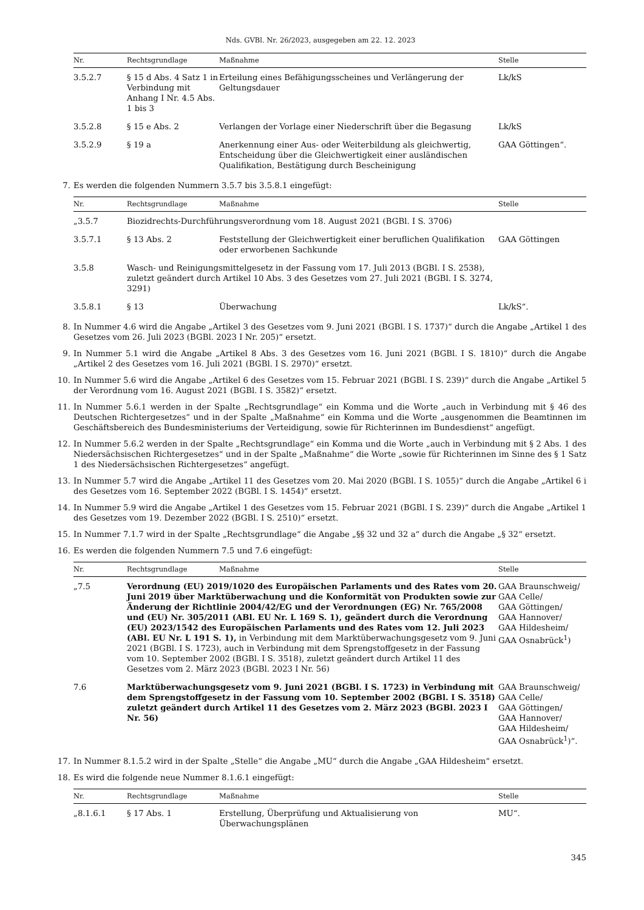Nds. GVBl. Nr. 26/2023, ausgegeben am 22. 12. 2023
| Nr. | Rechtsgrundlage | Maßnahme | Stelle |
| --- | --- | --- | --- |
| 3.5.2.7 | § 15 d Abs. 4 Satz 1 in Verbindung mit Anhang I Nr. 4.5 Abs. 1 bis 3 | Erteilung eines Befähigungsscheines und Verlängerung der Geltungsdauer | Lk/kS |
| 3.5.2.8 | § 15 e Abs. 2 | Verlangen der Vorlage einer Niederschrift über die Begasung | Lk/kS |
| 3.5.2.9 | § 19 a | Anerkennung einer Aus- oder Weiterbildung als gleichwertig, Entscheidung über die Gleichwertigkeit einer ausländischen Qualifikation, Bestätigung durch Bescheinigung | GAA Göttingen“. |
7. Es werden die folgenden Nummern 3.5.7 bis 3.5.8.1 eingefügt:
| Nr. | Rechtsgrundlage | Maßnahme | Stelle |
| --- | --- | --- | --- |
| „3.5.7 | Biozidrechts-Durchführungsverordnung vom 18. August 2021 (BGBl. I S. 3706) | | |
| 3.5.7.1 | § 13 Abs. 2 | Feststellung der Gleichwertigkeit einer beruflichen Qualifikation oder erworbenen Sachkunde | GAA Göttingen |
| 3.5.8 | Wasch- und Reinigungsmittelgesetz in der Fassung vom 17. Juli 2013 (BGBl. I S. 2538), zuletzt geändert durch Artikel 10 Abs. 3 des Gesetzes vom 27. Juli 2021 (BGBl. I S. 3274, 3291) | | |
| 3.5.8.1 | § 13 | Überwachung | Lk/kS“. |
8. In Nummer 4.6 wird die Angabe „Artikel 3 des Gesetzes vom 9. Juni 2021 (BGBl. I S. 1737)“ durch die Angabe „Artikel 1 des Gesetzes vom 26. Juli 2023 (BGBl. 2023 I Nr. 205)“ ersetzt.
9. In Nummer 5.1 wird die Angabe „Artikel 8 Abs. 3 des Gesetzes vom 16. Juni 2021 (BGBl. I S. 1810)“ durch die Angabe „Artikel 2 des Gesetzes vom 16. Juli 2021 (BGBl. I S. 2970)“ ersetzt.
10. In Nummer 5.6 wird die Angabe „Artikel 6 des Gesetzes vom 15. Februar 2021 (BGBl. I S. 239)“ durch die Angabe „Artikel 5 der Verordnung vom 16. August 2021 (BGBl. I S. 3582)“ ersetzt.
11. In Nummer 5.6.1 werden in der Spalte „Rechtsgrundlage“ ein Komma und die Worte „auch in Verbindung mit § 46 des Deutschen Richtergesetzes“ und in der Spalte „Maßnahme“ ein Komma und die Worte „ausgenommen die Beamtinnen im Geschäftsbereich des Bundesministeriums der Verteidigung, sowie für Richterinnen im Bundesdienst“ angefügt.
12. In Nummer 5.6.2 werden in der Spalte „Rechtsgrundlage“ ein Komma und die Worte „auch in Verbindung mit § 2 Abs. 1 des Niedersächsischen Richtergesetzes“ und in der Spalte „Maßnahme“ die Worte „sowie für Richterinnen im Sinne des § 1 Satz 1 des Niedersächsischen Richtergesetzes“ angefügt.
13. In Nummer 5.7 wird die Angabe „Artikel 11 des Gesetzes vom 20. Mai 2020 (BGBl. I S. 1055)“ durch die Angabe „Artikel 6 i des Gesetzes vom 16. September 2022 (BGBl. I S. 1454)“ ersetzt.
14. In Nummer 5.9 wird die Angabe „Artikel 1 des Gesetzes vom 15. Februar 2021 (BGBl. I S. 239)“ durch die Angabe „Artikel 1 des Gesetzes vom 19. Dezember 2022 (BGBl. I S. 2510)“ ersetzt.
15. In Nummer 7.1.7 wird in der Spalte „Rechtsgrundlage“ die Angabe „§§ 32 und 32 a“ durch die Angabe „§ 32“ ersetzt.
16. Es werden die folgenden Nummern 7.5 und 7.6 eingefügt:
| Nr. | Rechtsgrundlage | Maßnahme | Stelle |
| --- | --- | --- | --- |
| „7.5 | Verordnung (EU) 2019/1020 des Europäischen Parlaments und des Rates vom 20. Juni 2019 über Marktüberwachung und die Konformität von Produkten sowie zur Änderung der Richtlinie 2004/42/EG und der Verordnungen (EG) Nr. 765/2008 und (EU) Nr. 305/2011 (ABl. EU Nr. L 169 S. 1), geändert durch die Verordnung (EU) 2023/1542 des Europäischen Parlaments und des Rates vom 12. Juli 2023 (ABl. EU Nr. L 191 S. 1), in Verbindung mit dem Marktüberwachungsgesetz vom 9. Juni 2021 (BGBl. I S. 1723), auch in Verbindung mit dem Sprengstoffgesetz in der Fassung vom 10. September 2002 (BGBl. I S. 3518), zuletzt geändert durch Artikel 11 des Gesetzes vom 2. März 2023 (BGBl. 2023 I Nr. 56) | | GAA Braunschweig/ GAA Celle/ GAA Göttingen/ GAA Hannover/ GAA Hildesheim/ GAA Osnabrück<sup>1</sup>) |
| 7.6 | Marktüberwachungsgesetz vom 9. Juni 2021 (BGBl. I S. 1723) in Verbindung mit dem Sprengstoffgesetz in der Fassung vom 10. September 2002 (BGBl. I S. 3518) zuletzt geändert durch Artikel 11 des Gesetzes vom 2. März 2023 (BGBl. 2023 I Nr. 56) | | GAA Braunschweig/ GAA Celle/ GAA Göttingen/ GAA Hannover/ GAA Hildesheim/ GAA Osnabrück<sup>1</sup>)“. |
17. In Nummer 8.1.5.2 wird in der Spalte „Stelle“ die Angabe „MU“ durch die Angabe „GAA Hildesheim“ ersetzt.
18. Es wird die folgende neue Nummer 8.1.6.1 eingefügt:
| Nr. | Rechtsgrundlage | Maßnahme | Stelle |
| --- | --- | --- | --- |
| „8.1.6.1 | § 17 Abs. 1 | Erstellung, Überprüfung und Aktualisierung von Überwachungsplänen | MU“. |
345